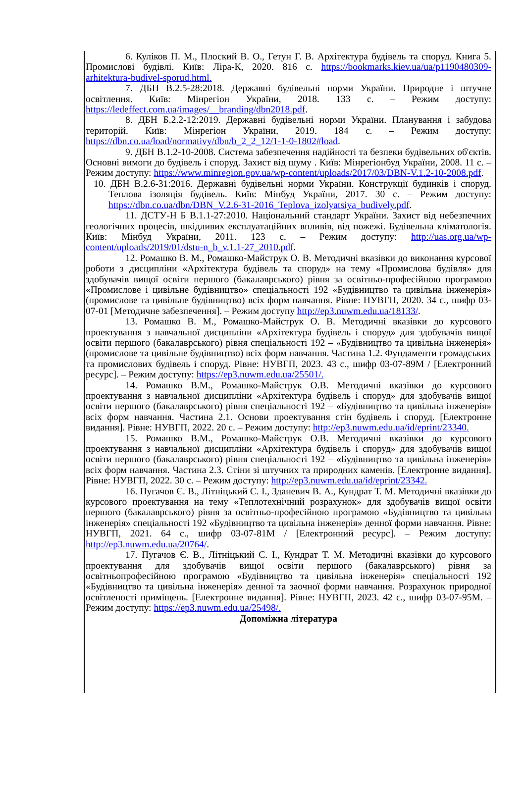6. Куліков П. М., Плоский В. О., Гетун Г. В. Архітектура будівель та споруд. Книга 5. Промислові будівлі. Київ: Ліра-К, 2020. 816 с. https://bookmarks.kiev.ua/ua/p1190480309-arhitektura-budivel-sporud.html.
7. ДБН В.2.5-28:2018. Державні будівельні норми України. Природне і штучне освітлення. Київ: Мінрегіон України, 2018. 133 с. – Режим доступу: https://ledeffect.com.ua/images/__branding/dbn2018.pdf.
8. ДБН Б.2.2-12:2019. Державні будівельні норми України. Планування і забудова територій. Київ: Мінрегіон України, 2019. 184 с. – Режим доступу: https://dbn.co.ua/load/normativy/dbn/b_2_2_12/1-1-0-1802#load.
9. ДБН В.1.2-10-2008. Система забезпечення надійності та безпеки будівельних об'єктів. Основні вимоги до будівель і споруд. Захист від шуму . Київ: Мінрегіонбуд України, 2008. 11 с. – Режим доступу: https://www.minregion.gov.ua/wp-content/uploads/2017/03/DBN-V.1.2-10-2008.pdf.
10. ДБН В.2.6-31:2016. Державні будівельні норми України. Конструкції будинків і споруд. Теплова ізоляція будівель. Київ: Мінбуд України, 2017. 30 с. – Режим доступу: https://dbn.co.ua/dbn/DBN_V.2.6-31-2016_Teplova_izolyatsiya_budively.pdf.
11. ДСТУ-Н Б В.1.1-27:2010. Національний стандарт України. Захист від небезпечних геологічних процесів, шкідливих експлуатаційних впливів, від пожежі. Будівельна кліматологія. Київ: Мінбуд України, 2011. 123 с. – Режим доступу: http://uas.org.ua/wp-content/uploads/2019/01/dstu-n_b_v.1.1-27_2010.pdf.
12. Ромашко В. М., Ромашко-Майструк О. В. Методичні вказівки до виконання курсової роботи з дисципліни «Архітектура будівель та споруд» на тему «Промислова будівля» для здобувачів вищої освіти першого (бакалаврського) рівня за освітньо-професійною програмою «Промислове і цивільне будівництво» спеціальності 192 «Будівництво та цивільна інженерія» (промислове та цивільне будівництво) всіх форм навчання. Рівне: НУВГП, 2020. 34 с., шифр 03-07-01 [Методичне забезпечення]. – Режим доступу http://ep3.nuwm.edu.ua/18133/.
13. Ромашко В. М., Ромашко-Майструк О. В. Методичні вказівки до курсового проектування з навчальної дисципліни «Архітектура будівель і споруд» для здобувачів вищої освіти першого (бакалаврського) рівня спеціальності 192 – «Будівництво та цивільна інженерія» (промислове та цивільне будівництво) всіх форм навчання. Частина 1.2. Фундаменти громадських та промислових будівель і споруд. Рівне: НУВГП, 2023. 43 с., шифр 03-07-89М / [Електронний ресурс]. – Режим доступу: https://ep3.nuwm.edu.ua/25501/.
14. Ромашко В.М., Ромашко-Майструк О.В. Методичні вказівки до курсового проектування з навчальної дисципліни «Архітектура будівель і споруд» для здобувачів вищої освіти першого (бакалаврського) рівня спеціальності 192 – «Будівництво та цивільна інженерія» всіх форм навчання. Частина 2.1. Основи проектування стін будівель і споруд. [Електронне видання]. Рівне: НУВГП, 2022. 20 с. – Режим доступу: http://ep3.nuwm.edu.ua/id/eprint/23340.
15. Ромашко В.М., Ромашко-Майструк О.В. Методичні вказівки до курсового проектування з навчальної дисципліни «Архітектура будівель і споруд» для здобувачів вищої освіти першого (бакалаврського) рівня спеціальності 192 – «Будівництво та цивільна інженерія» всіх форм навчання. Частина 2.3. Стіни зі штучних та природних каменів. [Електронне видання]. Рівне: НУВГП, 2022. 30 с. – Режим доступу: http://ep3.nuwm.edu.ua/id/eprint/23342.
16. Пугачов Є. В., Літніцький С. І., Зданевич В. А., Кундрат Т. М. Методичні вказівки до курсового проектування на тему «Теплотехнічний розрахунок» для здобувачів вищої освіти першого (бакалаврського) рівня за освітньо-професійною програмою «Будівництво та цивільна інженерія» спеціальності 192 «Будівництво та цивільна інженерія» денної форми навчання. Рівне: НУВГП, 2021. 64 с., шифр 03-07-81М / [Електронний ресурс]. – Режим доступу: http://ep3.nuwm.edu.ua/20764/.
17. Пугачов Є. В., Літніцький С. І., Кундрат Т. М. Методичні вказівки до курсового проектування для здобувачів вищої освіти першого (бакалаврського) рівня за освітньопрофесійною програмою «Будівництво та цивільна інженерія» спеціальності 192 «Будівництво та цивільна інженерія» денної та заочної форми навчання. Розрахунок природної освітленості приміщень. [Електронне видання]. Рівне: НУВГП, 2023. 42 с., шифр 03-07-95М. – Режим доступу: https://ep3.nuwm.edu.ua/25498/.
Допоміжна література